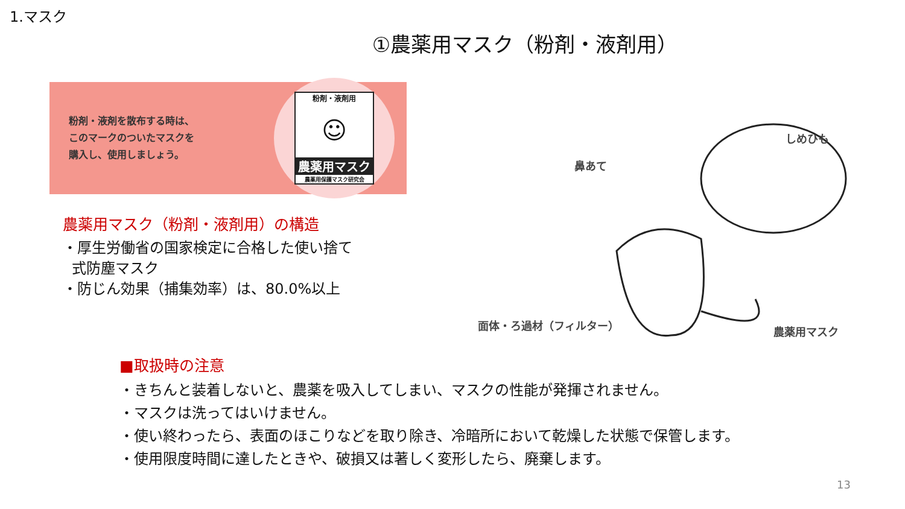1.マスク
①農薬用マスク（粉剤・液剤用）
粉剤・液剤を散布する時は、
このマークのついたマスクを
購入し、使用しましょう。
粉剤・液剤用
☺
農薬用マスク
農薬用保護マスク研究会
農薬用マスク（粉剤・液剤用）の構造
・厚生労働省の国家検定に合格した使い捨て
式防塵マスク
・防じん効果（捕集効率）は、80.0%以上
しめひも
鼻あて
面体・ろ過材（フィルター） 農薬用マスク
■取扱時の注意
・きちんと装着しないと、農薬を吸入してしまい、マスクの性能が発揮されません。
・マスクは洗ってはいけません。
・使い終わったら、表面のほこりなどを取り除き、冷暗所において乾燥した状態で保管します。
・使用限度時間に達したときや、破損又は著しく変形したら、廃棄します。
13